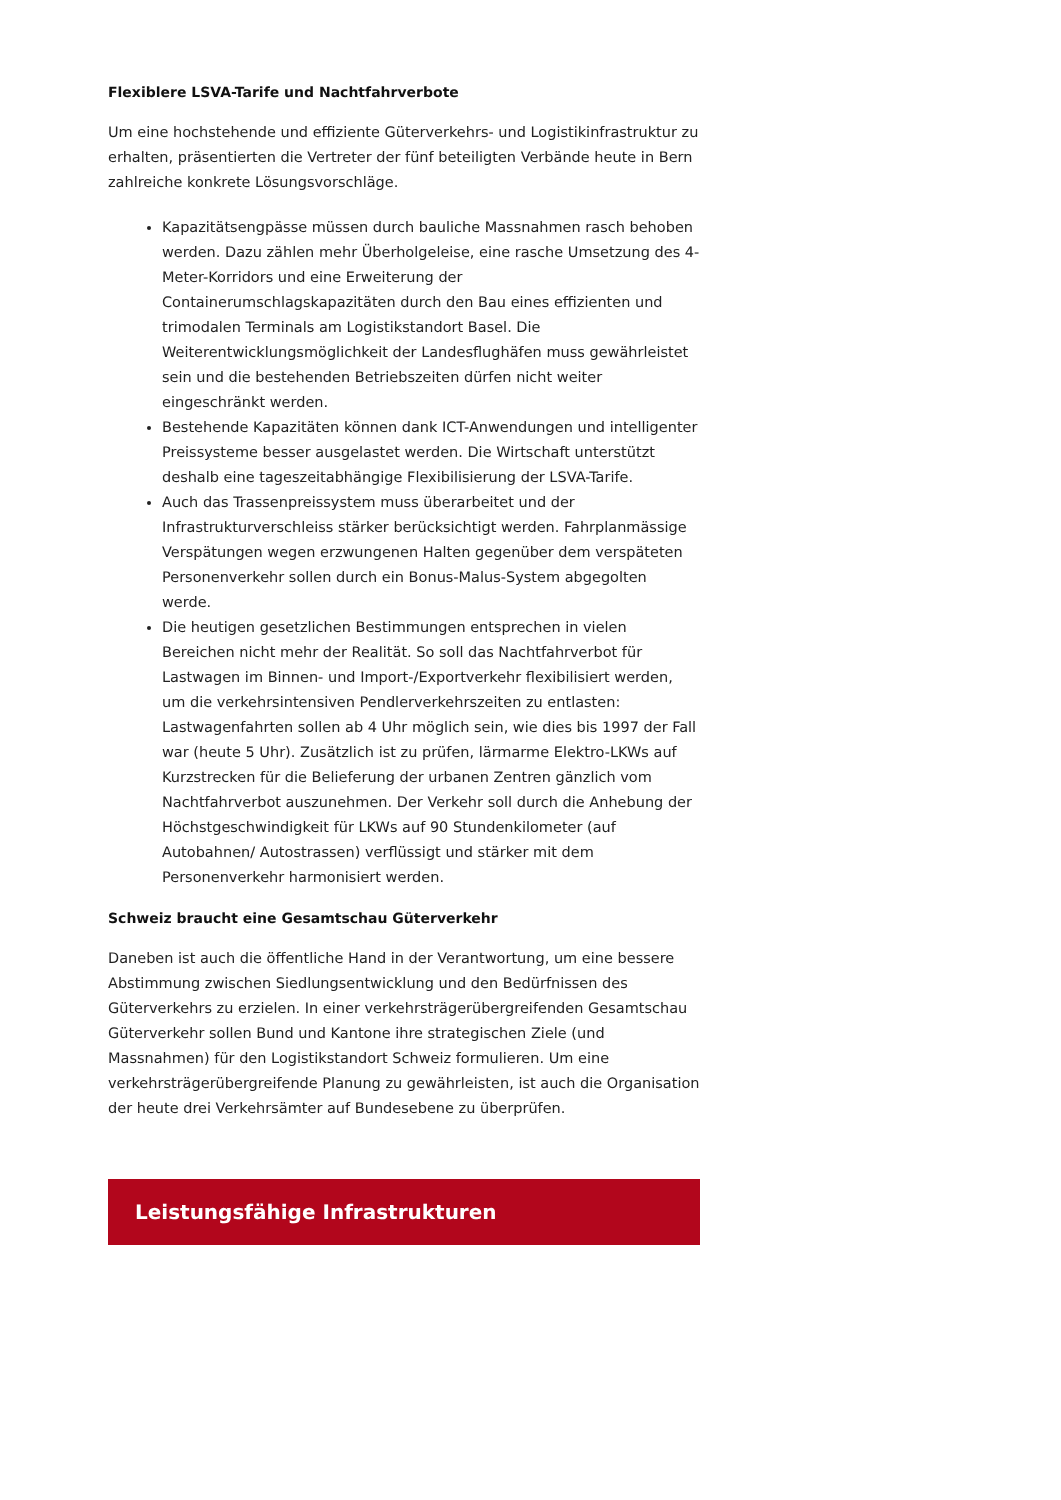Flexiblere LSVA-Tarife und Nachtfahrverbote
Um eine hochstehende und effiziente Güterverkehrs- und Logistikinfrastruktur zu erhalten, präsentierten die Vertreter der fünf beteiligten Verbände heute in Bern zahlreiche konkrete Lösungsvorschläge.
Kapazitätsengpässe müssen durch bauliche Massnahmen rasch behoben werden. Dazu zählen mehr Überholgeleise, eine rasche Umsetzung des 4-Meter-Korridors und eine Erweiterung der Containerumschlagskapazitäten durch den Bau eines effizienten und trimodalen Terminals am Logistikstandort Basel. Die Weiterentwicklungsmöglichkeit der Landesflughäfen muss gewährleistet sein und die bestehenden Betriebszeiten dürfen nicht weiter eingeschränkt werden.
Bestehende Kapazitäten können dank ICT-Anwendungen und intelligenter Preissysteme besser ausgelastet werden. Die Wirtschaft unterstützt deshalb eine tageszeitabhängige Flexibilisierung der LSVA-Tarife.
Auch das Trassenpreissystem muss überarbeitet und der Infrastrukturverschleiss stärker berücksichtigt werden. Fahrplanmässige Verspätungen wegen erzwungenen Halten gegenüber dem verspäteten Personenverkehr sollen durch ein Bonus-Malus-System abgegolten werde.
Die heutigen gesetzlichen Bestimmungen entsprechen in vielen Bereichen nicht mehr der Realität. So soll das Nachtfahrverbot für Lastwagen im Binnen- und Import-/Exportverkehr flexibilisiert werden, um die verkehrsintensiven Pendlerverkehrszeiten zu entlasten: Lastwagenfahrten sollen ab 4 Uhr möglich sein, wie dies bis 1997 der Fall war (heute 5 Uhr). Zusätzlich ist zu prüfen, lärmarme Elektro-LKWs auf Kurzstrecken für die Belieferung der urbanen Zentren gänzlich vom Nachtfahrverbot auszunehmen. Der Verkehr soll durch die Anhebung der Höchstgeschwindigkeit für LKWs auf 90 Stundenkilometer (auf Autobahnen/ Autostrassen) verflüssigt und stärker mit dem Personenverkehr harmonisiert werden.
Schweiz braucht eine Gesamtschau Güterverkehr
Daneben ist auch die öffentliche Hand in der Verantwortung, um eine bessere Abstimmung zwischen Siedlungsentwicklung und den Bedürfnissen des Güterverkehrs zu erzielen. In einer verkehrsträgerübergreifenden Gesamtschau Güterverkehr sollen Bund und Kantone ihre strategischen Ziele (und Massnahmen) für den Logistikstandort Schweiz formulieren. Um eine verkehrsträgerübergreifende Planung zu gewährleisten, ist auch die Organisation der heute drei Verkehrsämter auf Bundesebene zu überprüfen.
Leistungsfähige Infrastrukturen